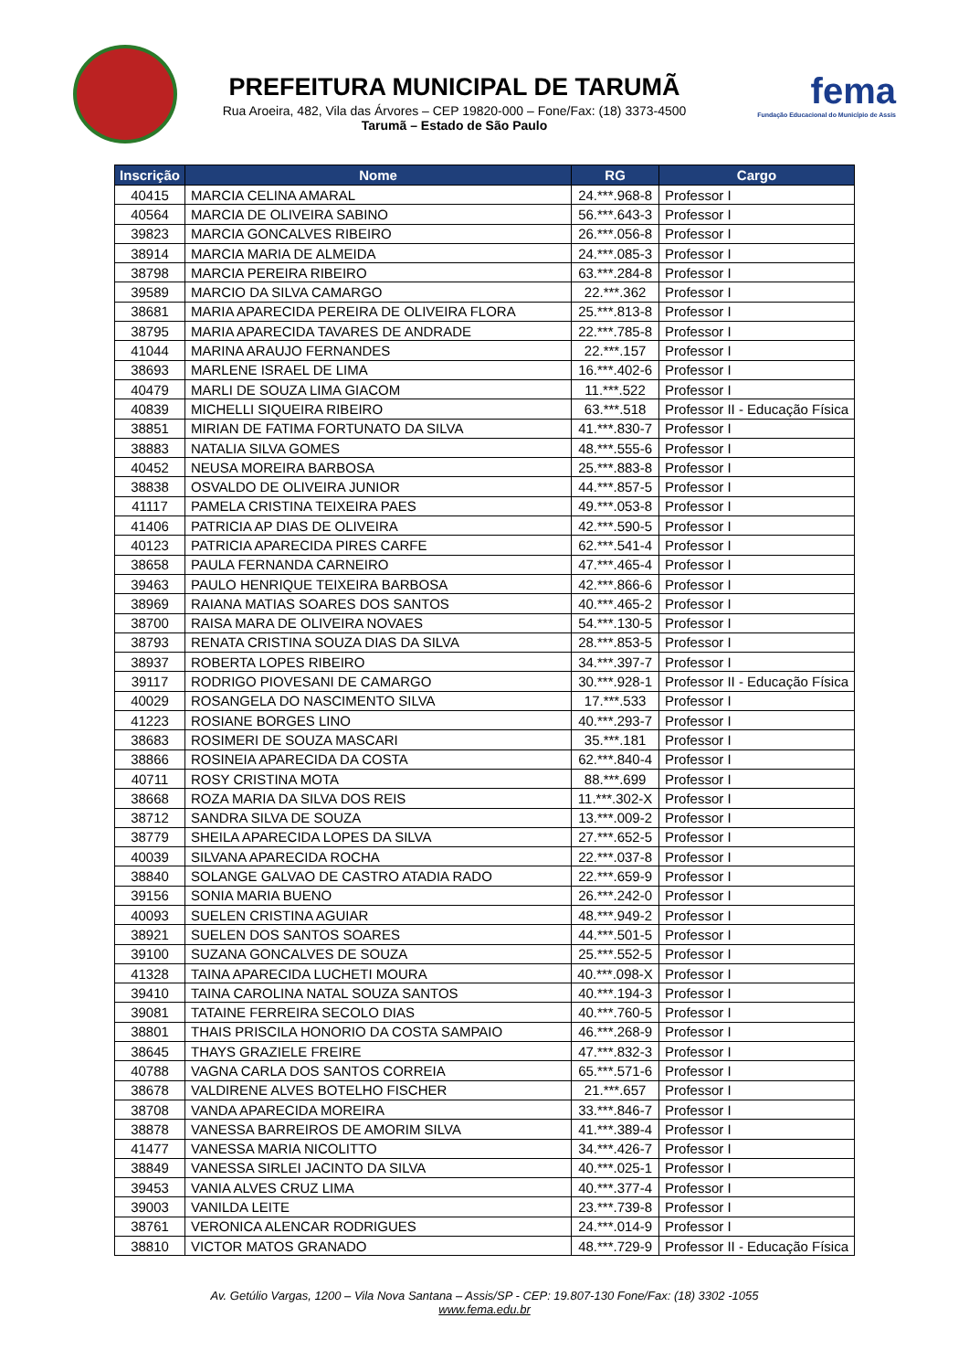PREFEITURA MUNICIPAL DE TARUMÃ
Rua Aroeira, 482, Vila das Árvores – CEP 19820-000 – Fone/Fax: (18) 3373-4500
Tarumã – Estado de São Paulo
fema
Fundação Educacional do Município de Assis
| Inscrição | Nome | RG | Cargo |
| --- | --- | --- | --- |
| 40415 | MARCIA CELINA AMARAL | 24.***.968-8 | Professor I |
| 40564 | MARCIA DE OLIVEIRA SABINO | 56.***.643-3 | Professor I |
| 39823 | MARCIA GONCALVES RIBEIRO | 26.***.056-8 | Professor I |
| 38914 | MARCIA MARIA DE ALMEIDA | 24.***.085-3 | Professor I |
| 38798 | MARCIA PEREIRA RIBEIRO | 63.***.284-8 | Professor I |
| 39589 | MARCIO DA SILVA CAMARGO | 22.***.362 | Professor I |
| 38681 | MARIA APARECIDA PEREIRA DE OLIVEIRA FLORA | 25.***.813-8 | Professor I |
| 38795 | MARIA APARECIDA TAVARES DE ANDRADE | 22.***.785-8 | Professor I |
| 41044 | MARINA ARAUJO FERNANDES | 22.***.157 | Professor I |
| 38693 | MARLENE ISRAEL DE LIMA | 16.***.402-6 | Professor I |
| 40479 | MARLI DE SOUZA LIMA GIACOM | 11.***.522 | Professor I |
| 40839 | MICHELLI SIQUEIRA RIBEIRO | 63.***.518 | Professor II - Educação Física |
| 38851 | MIRIAN DE FATIMA FORTUNATO DA SILVA | 41.***.830-7 | Professor I |
| 38883 | NATALIA SILVA GOMES | 48.***.555-6 | Professor I |
| 40452 | NEUSA MOREIRA BARBOSA | 25.***.883-8 | Professor I |
| 38838 | OSVALDO DE OLIVEIRA JUNIOR | 44.***.857-5 | Professor I |
| 41117 | PAMELA CRISTINA TEIXEIRA PAES | 49.***.053-8 | Professor I |
| 41406 | PATRICIA AP DIAS DE OLIVEIRA | 42.***.590-5 | Professor I |
| 40123 | PATRICIA APARECIDA PIRES CARFE | 62.***.541-4 | Professor I |
| 38658 | PAULA FERNANDA CARNEIRO | 47.***.465-4 | Professor I |
| 39463 | PAULO HENRIQUE TEIXEIRA BARBOSA | 42.***.866-6 | Professor I |
| 38969 | RAIANA MATIAS SOARES DOS SANTOS | 40.***.465-2 | Professor I |
| 38700 | RAISA MARA DE OLIVEIRA NOVAES | 54.***.130-5 | Professor I |
| 38793 | RENATA CRISTINA SOUZA DIAS DA SILVA | 28.***.853-5 | Professor I |
| 38937 | ROBERTA LOPES RIBEIRO | 34.***.397-7 | Professor I |
| 39117 | RODRIGO PIOVESANI DE CAMARGO | 30.***.928-1 | Professor II - Educação Física |
| 40029 | ROSANGELA DO NASCIMENTO SILVA | 17.***.533 | Professor I |
| 41223 | ROSIANE BORGES LINO | 40.***.293-7 | Professor I |
| 38683 | ROSIMERI DE SOUZA MASCARI | 35.***.181 | Professor I |
| 38866 | ROSINEIA APARECIDA DA COSTA | 62.***.840-4 | Professor I |
| 40711 | ROSY CRISTINA MOTA | 88.***.699 | Professor I |
| 38668 | ROZA MARIA DA SILVA DOS REIS | 11.***.302-X | Professor I |
| 38712 | SANDRA SILVA DE SOUZA | 13.***.009-2 | Professor I |
| 38779 | SHEILA APARECIDA LOPES DA SILVA | 27.***.652-5 | Professor I |
| 40039 | SILVANA APARECIDA ROCHA | 22.***.037-8 | Professor I |
| 38840 | SOLANGE GALVAO DE CASTRO ATADIA RADO | 22.***.659-9 | Professor I |
| 39156 | SONIA MARIA BUENO | 26.***.242-0 | Professor I |
| 40093 | SUELEN CRISTINA AGUIAR | 48.***.949-2 | Professor I |
| 38921 | SUELEN DOS SANTOS SOARES | 44.***.501-5 | Professor I |
| 39100 | SUZANA GONCALVES DE SOUZA | 25.***.552-5 | Professor I |
| 41328 | TAINA APARECIDA LUCHETI MOURA | 40.***.098-X | Professor I |
| 39410 | TAINA CAROLINA NATAL SOUZA SANTOS | 40.***.194-3 | Professor I |
| 39081 | TATAINE FERREIRA SECOLO DIAS | 40.***.760-5 | Professor I |
| 38801 | THAIS PRISCILA HONORIO DA COSTA SAMPAIO | 46.***.268-9 | Professor I |
| 38645 | THAYS GRAZIELE FREIRE | 47.***.832-3 | Professor I |
| 40788 | VAGNA CARLA DOS SANTOS CORREIA | 65.***.571-6 | Professor I |
| 38678 | VALDIRENE ALVES BOTELHO FISCHER | 21.***.657 | Professor I |
| 38708 | VANDA APARECIDA MOREIRA | 33.***.846-7 | Professor I |
| 38878 | VANESSA BARREIROS DE AMORIM SILVA | 41.***.389-4 | Professor I |
| 41477 | VANESSA MARIA NICOLITTO | 34.***.426-7 | Professor I |
| 38849 | VANESSA SIRLEI JACINTO DA SILVA | 40.***.025-1 | Professor I |
| 39453 | VANIA ALVES CRUZ LIMA | 40.***.377-4 | Professor I |
| 39003 | VANILDA LEITE | 23.***.739-8 | Professor I |
| 38761 | VERONICA ALENCAR RODRIGUES | 24.***.014-9 | Professor I |
| 38810 | VICTOR MATOS GRANADO | 48.***.729-9 | Professor II - Educação Física |
Av. Getúlio Vargas, 1200 – Vila Nova Santana – Assis/SP - CEP: 19.807-130 Fone/Fax: (18) 3302 -1055
www.fema.edu.br